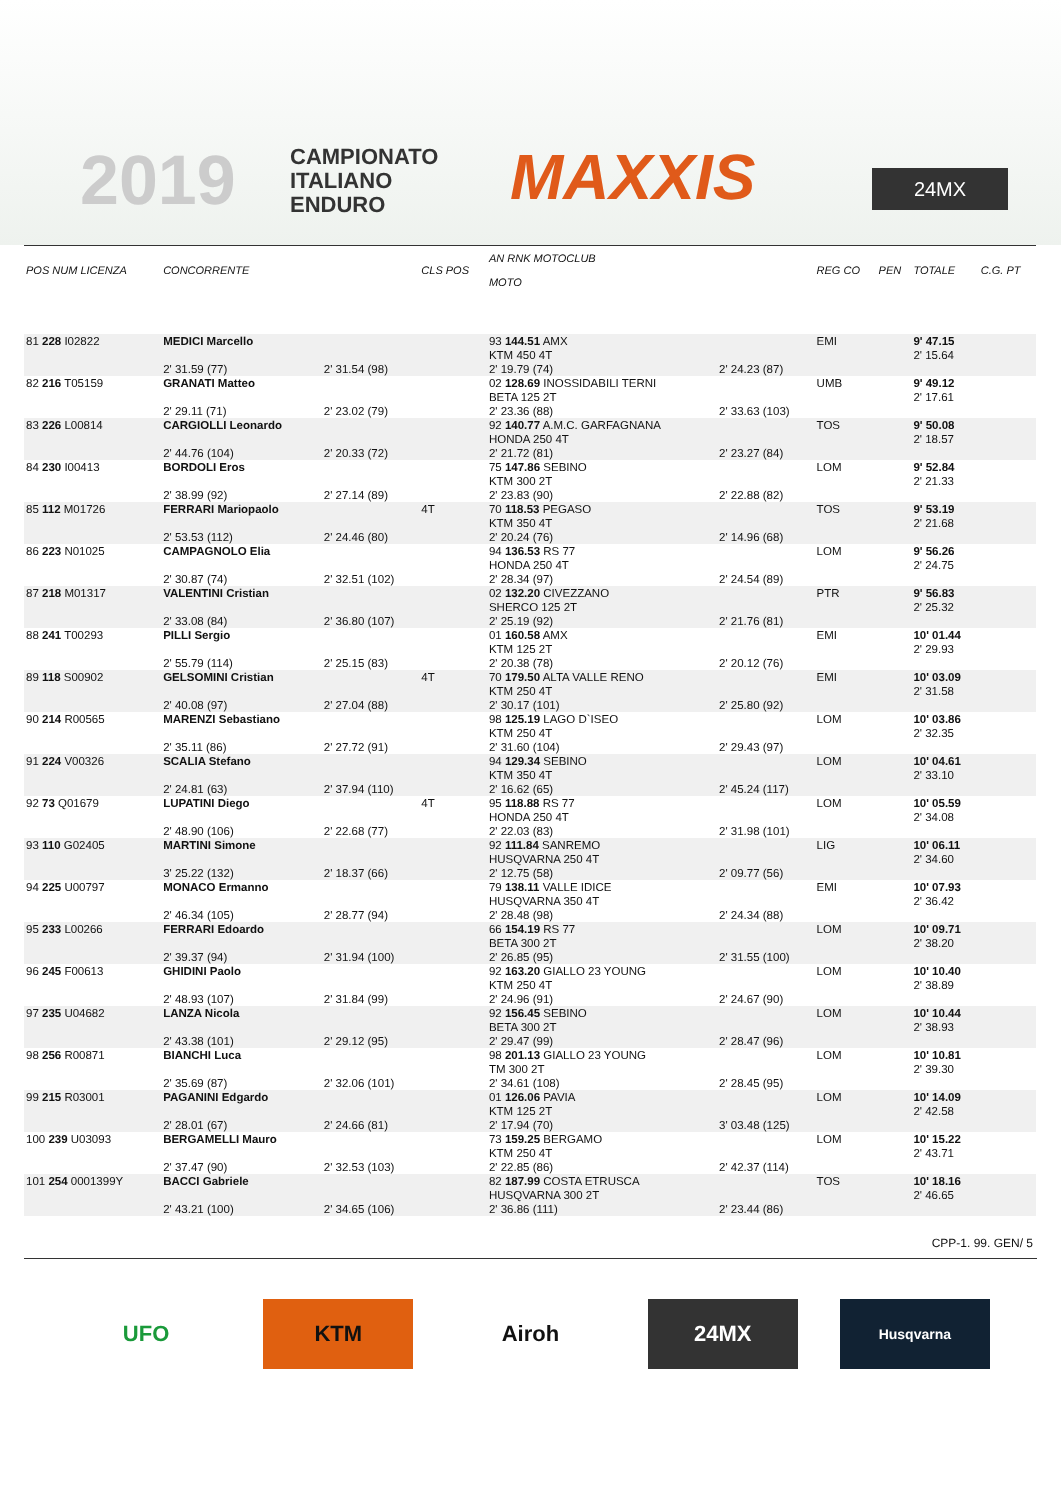2019
CAMPIONATO
ITALIANO
ENDURO
MAXXIS 24MX
| POS NUM LICENZA | CONCORRENTE | | CLS POS | AN RNK MOTOCLUB MOTO | | REG CO | PEN | TOTALE | C.G. PT |
| --- | --- | --- | --- | --- | --- | --- | --- | --- | --- |
| 81 228 I02822 | MEDICI Marcello 2' 31.59 (77) | 2' 31.54 (98) | | 93 144.51 AMX KTM 450 4T 2' 19.79 (74) | 2' 24.23 (87) | EMI | | 9' 47.15 2' 15.64 | |
| 82 216 T05159 | GRANATI Matteo 2' 29.11 (71) | 2' 23.02 (79) | | 02 128.69 INOSSIDABILI TERNI BETA 125 2T 2' 23.36 (88) | 2' 33.63 (103) | UMB | | 9' 49.12 2' 17.61 | |
| 83 226 L00814 | CARGIOLLI Leonardo 2' 44.76 (104) | 2' 20.33 (72) | | 92 140.77 A.M.C. GARFAGNANA HONDA 250 4T 2' 21.72 (81) | 2' 23.27 (84) | TOS | | 9' 50.08 2' 18.57 | |
| 84 230 I00413 | BORDOLI Eros 2' 38.99 (92) | 2' 27.14 (89) | | 75 147.86 SEBINO KTM 300 2T 2' 23.83 (90) | 2' 22.88 (82) | LOM | | 9' 52.84 2' 21.33 | |
| 85 112 M01726 | FERRARI Mariopaolo 2' 53.53 (112) | 2' 24.46 (80) | 4T | 70 118.53 PEGASO KTM 350 4T 2' 20.24 (76) | 2' 14.96 (68) | TOS | | 9' 53.19 2' 21.68 | |
| 86 223 N01025 | CAMPAGNOLO Elia 2' 30.87 (74) | 2' 32.51 (102) | | 94 136.53 RS 77 HONDA 250 4T 2' 28.34 (97) | 2' 24.54 (89) | LOM | | 9' 56.26 2' 24.75 | |
| 87 218 M01317 | VALENTINI Cristian 2' 33.08 (84) | 2' 36.80 (107) | | 02 132.20 CIVEZZANO SHERCO 125 2T 2' 25.19 (92) | 2' 21.76 (81) | PTR | | 9' 56.83 2' 25.32 | |
| 88 241 T00293 | PILLI Sergio 2' 55.79 (114) | 2' 25.15 (83) | | 01 160.58 AMX KTM 125 2T 2' 20.38 (78) | 2' 20.12 (76) | EMI | | 10' 01.44 2' 29.93 | |
| 89 118 S00902 | GELSOMINI Cristian 2' 40.08 (97) | 2' 27.04 (88) | 4T | 70 179.50 ALTA VALLE RENO KTM 250 4T 2' 30.17 (101) | 2' 25.80 (92) | EMI | | 10' 03.09 2' 31.58 | |
| 90 214 R00565 | MARENZI Sebastiano 2' 35.11 (86) | 2' 27.72 (91) | | 98 125.19 LAGO D`ISEO KTM 250 4T 2' 31.60 (104) | 2' 29.43 (97) | LOM | | 10' 03.86 2' 32.35 | |
| 91 224 V00326 | SCALIA Stefano 2' 24.81 (63) | 2' 37.94 (110) | | 94 129.34 SEBINO KTM 350 4T 2' 16.62 (65) | 2' 45.24 (117) | LOM | | 10' 04.61 2' 33.10 | |
| 92 73 Q01679 | LUPATINI Diego 2' 48.90 (106) | 2' 22.68 (77) | 4T | 95 118.88 RS 77 HONDA 250 4T 2' 22.03 (83) | 2' 31.98 (101) | LOM | | 10' 05.59 2' 34.08 | |
| 93 110 G02405 | MARTINI Simone 3' 25.22 (132) | 2' 18.37 (66) | | 92 111.84 SANREMO HUSQVARNA 250 4T 2' 12.75 (58) | 2' 09.77 (56) | LIG | | 10' 06.11 2' 34.60 | |
| 94 225 U00797 | MONACO Ermanno 2' 46.34 (105) | 2' 28.77 (94) | | 79 138.11 VALLE IDICE HUSQVARNA 350 4T 2' 28.48 (98) | 2' 24.34 (88) | EMI | | 10' 07.93 2' 36.42 | |
| 95 233 L00266 | FERRARI Edoardo 2' 39.37 (94) | 2' 31.94 (100) | | 66 154.19 RS 77 BETA 300 2T 2' 26.85 (95) | 2' 31.55 (100) | LOM | | 10' 09.71 2' 38.20 | |
| 96 245 F00613 | GHIDINI Paolo 2' 48.93 (107) | 2' 31.84 (99) | | 92 163.20 GIALLO 23 YOUNG KTM 250 4T 2' 24.96 (91) | 2' 24.67 (90) | LOM | | 10' 10.40 2' 38.89 | |
| 97 235 U04682 | LANZA Nicola 2' 43.38 (101) | 2' 29.12 (95) | | 92 156.45 SEBINO BETA 300 2T 2' 29.47 (99) | 2' 28.47 (96) | LOM | | 10' 10.44 2' 38.93 | |
| 98 256 R00871 | BIANCHI Luca 2' 35.69 (87) | 2' 32.06 (101) | | 98 201.13 GIALLO 23 YOUNG TM 300 2T 2' 34.61 (108) | 2' 28.45 (95) | LOM | | 10' 10.81 2' 39.30 | |
| 99 215 R03001 | PAGANINI Edgardo 2' 28.01 (67) | 2' 24.66 (81) | | 01 126.06 PAVIA KTM 125 2T 2' 17.94 (70) | 3' 03.48 (125) | LOM | | 10' 14.09 2' 42.58 | |
| 100 239 U03093 | BERGAMELLI Mauro 2' 37.47 (90) | 2' 32.53 (103) | | 73 159.25 BERGAMO KTM 250 4T 2' 22.85 (86) | 2' 42.37 (114) | LOM | | 10' 15.22 2' 43.71 | |
| 101 254 0001399Y | BACCI Gabriele 2' 43.21 (100) | 2' 34.65 (106) | | 82 187.99 COSTA ETRUSCA HUSQVARNA 300 2T 2' 36.86 (111) | 2' 23.44 (86) | TOS | | 10' 18.16 2' 46.65 | |
CPP-1. 99. GEN/ 5
UFO KTM Airoh 24MX
Husqvarna